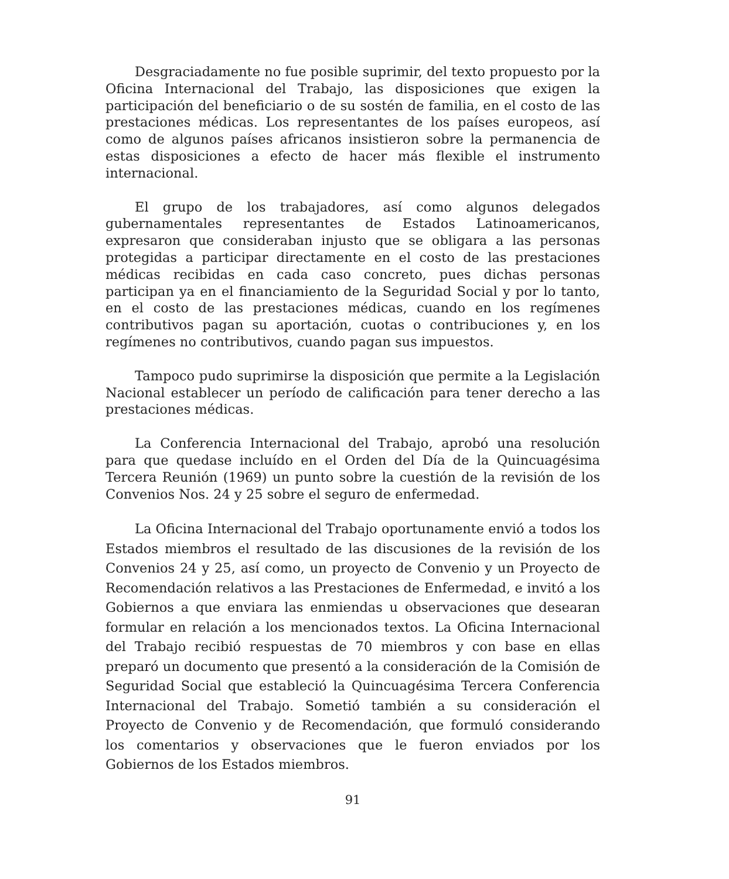Desgraciadamente no fue posible suprimir, del texto propuesto por la Oficina Internacional del Trabajo, las disposiciones que exigen la participación del beneficiario o de su sostén de familia, en el costo de las prestaciones médicas. Los representantes de los países europeos, así como de algunos países africanos insistieron sobre la permanencia de estas disposiciones a efecto de hacer más flexible el instrumento internacional.
El grupo de los trabajadores, así como algunos delegados gubernamentales representantes de Estados Latinoamericanos, expresaron que consideraban injusto que se obligara a las personas protegidas a participar directamente en el costo de las prestaciones médicas recibidas en cada caso concreto, pues dichas personas participan ya en el financiamiento de la Seguridad Social y por lo tanto, en el costo de las prestaciones médicas, cuando en los regímenes contributivos pagan su aportación, cuotas o contribuciones y, en los regímenes no contributivos, cuando pagan sus impuestos.
Tampoco pudo suprimirse la disposición que permite a la Legislación Nacional establecer un período de calificación para tener derecho a las prestaciones médicas.
La Conferencia Internacional del Trabajo, aprobó una resolución para que quedase incluído en el Orden del Día de la Quincuagésima Tercera Reunión (1969) un punto sobre la cuestión de la revisión de los Convenios Nos. 24 y 25 sobre el seguro de enfermedad.
La Oficina Internacional del Trabajo oportunamente envió a todos los Estados miembros el resultado de las discusiones de la revisión de los Convenios 24 y 25, así como, un proyecto de Convenio y un Proyecto de Recomendación relativos a las Prestaciones de Enfermedad, e invitó a los Gobiernos a que enviara las enmiendas u observaciones que desearan formular en relación a los mencionados textos. La Oficina Internacional del Trabajo recibió respuestas de 70 miembros y con base en ellas preparó un documento que presentó a la consideración de la Comisión de Seguridad Social que estableció la Quincuagésima Tercera Conferencia Internacional del Trabajo. Sometió también a su consideración el Proyecto de Convenio y de Recomendación, que formuló considerando los comentarios y observaciones que le fueron enviados por los Gobiernos de los Estados miembros.
91